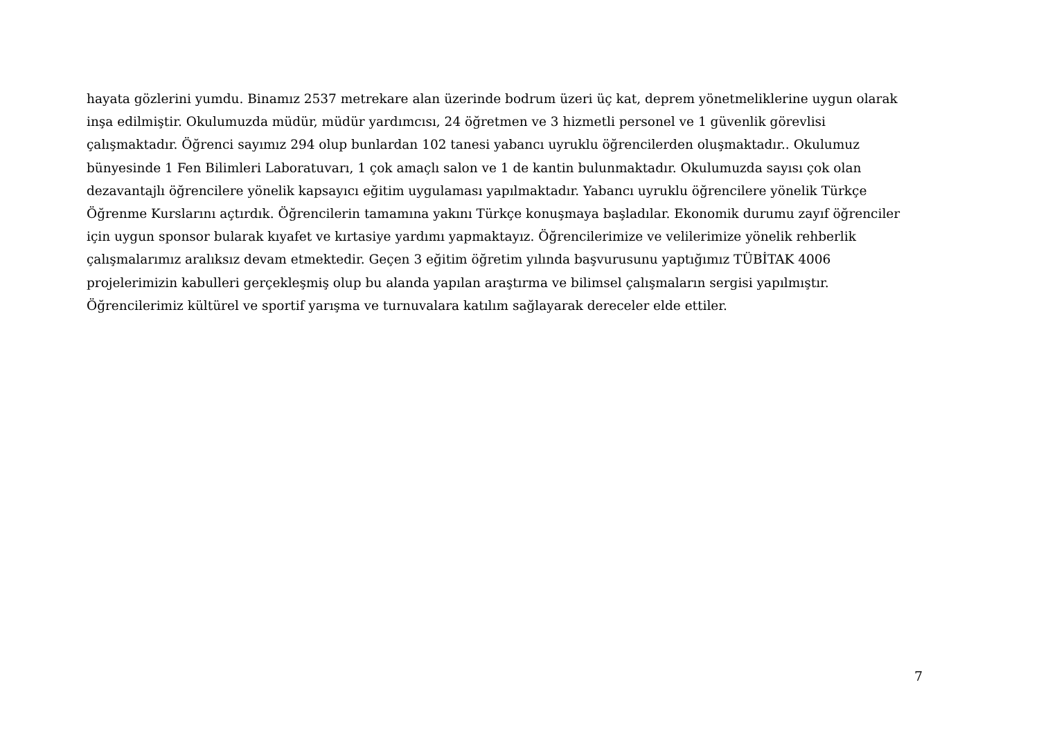hayata gözlerini yumdu. Binamız 2537 metrekare alan üzerinde bodrum üzeri üç kat, deprem yönetmeliklerine uygun olarak
inşa edilmiştir. Okulumuzda müdür, müdür yardımcısı, 24 öğretmen ve 3 hizmetli personel ve 1 güvenlik görevlisi
çalışmaktadır. Öğrenci sayımız 294 olup bunlardan 102 tanesi yabancı uyruklu öğrencilerden oluşmaktadır.. Okulumuz
bünyesinde 1 Fen Bilimleri Laboratuvarı, 1 çok amaçlı salon ve 1 de kantin bulunmaktadır. Okulumuzda sayısı çok olan
dezavantajlı öğrencilere yönelik kapsayıcı eğitim uygulaması yapılmaktadır. Yabancı uyruklu öğrencilere yönelik Türkçe
Öğrenme Kurslarını açtırdık. Öğrencilerin tamamına yakını Türkçe konuşmaya başladılar. Ekonomik durumu zayıf öğrenciler
için uygun sponsor bularak kıyafet ve kırtasiye yardımı yapmaktayız. Öğrencilerimize ve velilerimize yönelik rehberlik
çalışmalarımız aralıksız devam etmektedir. Geçen 3 eğitim öğretim yılında başvurusunu yaptığımız TÜBİTAK 4006
projelerimizin kabulleri gerçekleşmiş olup bu alanda yapılan araştırma ve bilimsel çalışmaların sergisi yapılmıştır.
Öğrencilerimiz kültürel ve sportif yarışma ve turnuvalara katılım sağlayarak dereceler elde ettiler.
7